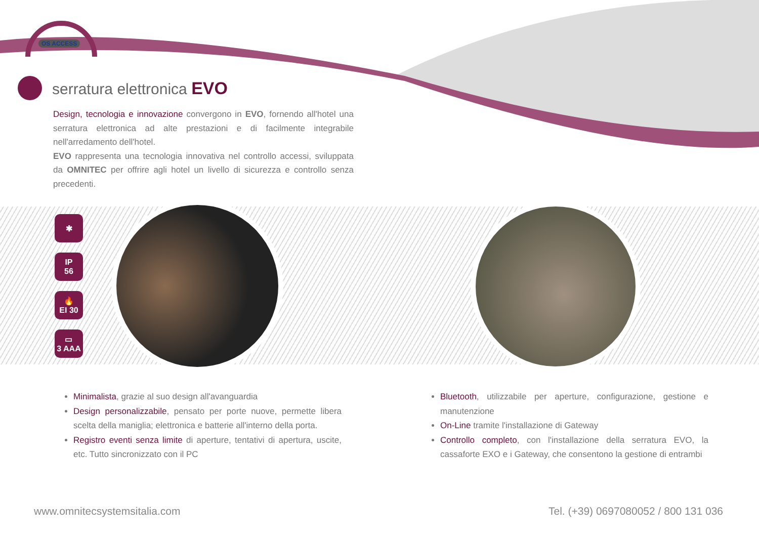OS ACCESS
serratura elettronica EVO
Design, tecnologia e innovazione convergono in EVO, fornendo all'hotel una serratura elettronica ad alte prestazioni e di facilmente integrabile nell'arredamento dell'hotel.
EVO rappresenta una tecnologia innovativa nel controllo accessi, sviluppata da OMNITEC per offrire agli hotel un livello di sicurezza e controllo senza precedenti.
✱
IP
56
🔥
EI 30
▭
3 AAA
Minimalista, grazie al suo design all'avanguardia
Design personalizzabile, pensato per porte nuove, permette libera scelta della maniglia; elettronica e batterie all'interno della porta.
Registro eventi senza limite di aperture, tentativi di apertura, uscite, etc. Tutto sincronizzato con il PC
Bluetooth, utilizzabile per aperture, configurazione, gestione e manutenzione
On-Line tramite l'installazione di Gateway
Controllo completo, con l'installazione della serratura EVO, la cassaforte EXO e i Gateway, che consentono la gestione di entrambi
www.omnitecsystemsitalia.com Tel. (+39) 0697080052 / 800 131 036